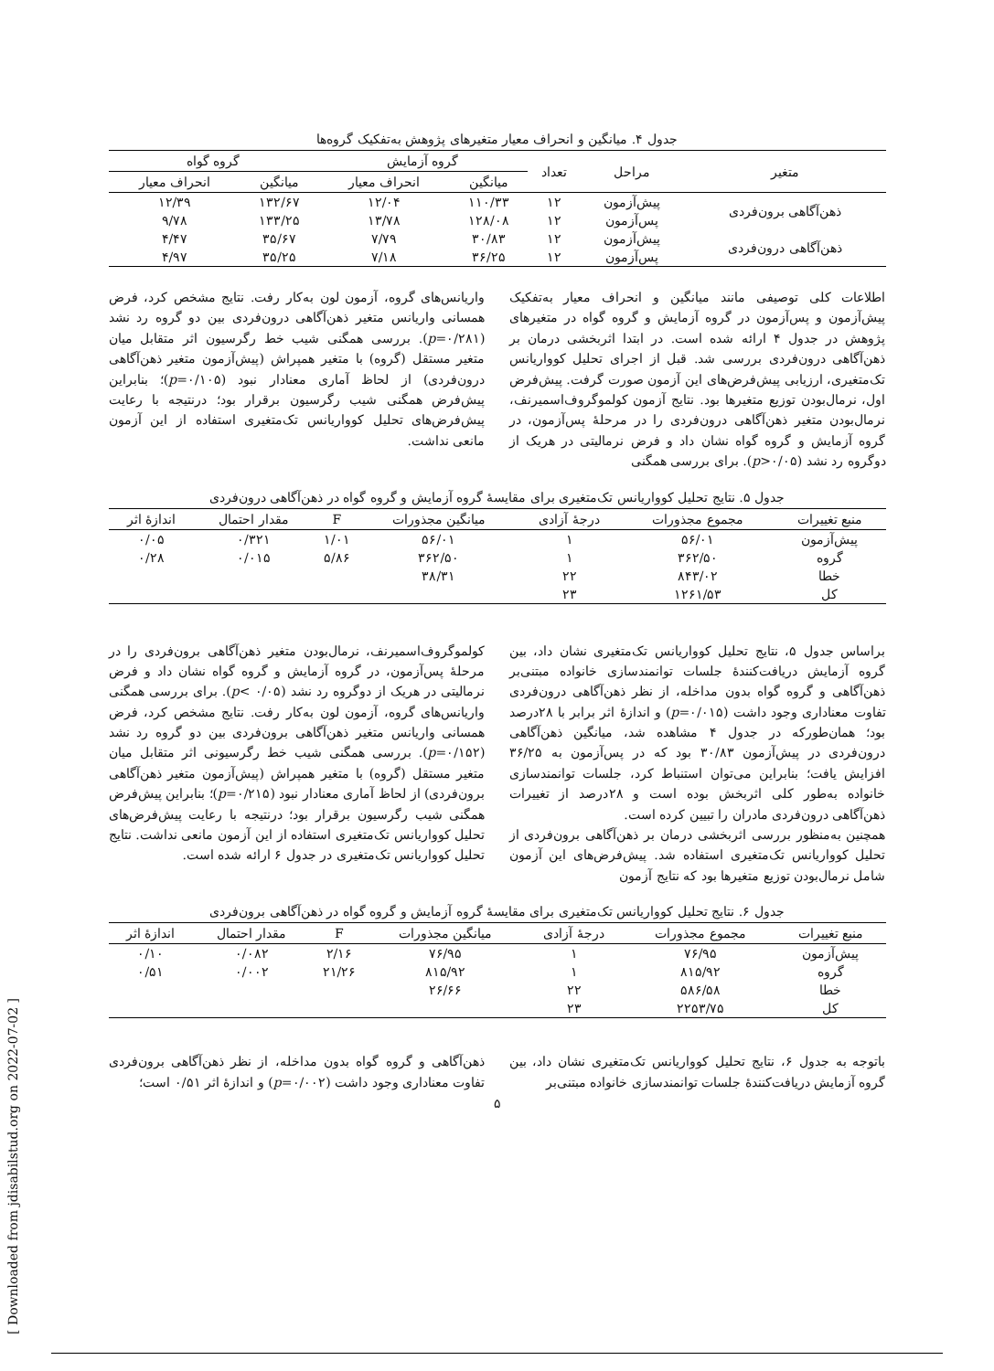[ Downloaded from jdisabilstud.org on 2022-07-02 ]
جدول ۴. میانگین و انحراف معیار متغیرهای پژوهش به‌تفکیک گروه‌ها
| متغیر | مراحل | تعداد | گروه آزمایش | | گروه گواه | |
| --- | --- | --- | --- | --- | --- | --- |
| | | | میانگین | انحراف معیار | میانگین | انحراف معیار |
| ذهن‌آگاهی برون‌فردی | پیش‌آزمون | ۱۲ | ۱۱۰/۳۳ | ۱۲/۰۴ | ۱۳۲/۶۷ | ۱۲/۳۹ |
| | پس‌آزمون | ۱۲ | ۱۲۸/۰۸ | ۱۳/۷۸ | ۱۳۳/۲۵ | ۹/۷۸ |
| ذهن‌آگاهی درون‌فردی | پیش‌آزمون | ۱۲ | ۳۰/۸۳ | ۷/۷۹ | ۳۵/۶۷ | ۴/۴۷ |
| | پس‌آزمون | ۱۲ | ۳۶/۲۵ | ۷/۱۸ | ۳۵/۲۵ | ۴/۹۷ |
اطلاعات کلی توصیفی مانند میانگین و انحراف معیار به‌تفکیک پیش‌آزمون و پس‌آزمون در گروه آزمایش و گروه گواه در متغیرهای پژوهش در جدول ۴ ارائه شده است. در ابتدا اثربخشی درمان بر ذهن‌آگاهی درون‌فردی بررسی شد. قبل از اجرای تحلیل کوواریانس تک‌متغیری، ارزیابی پیش‌فرض‌های این آزمون صورت گرفت. پیش‌فرض اول، نرمال‌بودن توزیع متغیرها بود. نتایج آزمون کولموگروف‌اسمیرنف، نرمال‌بودن متغیر ذهن‌آگاهی درون‌فردی را در مرحلهٔ پس‌آزمون، در گروه آزمایش و گروه گواه نشان داد و فرض نرمالیتی در هریک از دوگروه رد نشد (p>۰/۰۵). برای بررسی همگنی
واریانس‌های گروه، آزمون لون به‌کار رفت. نتایج مشخص کرد، فرض همسانی واریانس متغیر ذهن‌آگاهی درون‌فردی بین دو گروه رد نشد (p=۰/۲۸۱). بررسی همگنی شیب خط رگرسیون اثر متقابل میان متغیر مستقل (گروه) با متغیر همپراش (پیش‌آزمون متغیر ذهن‌آگاهی درون‌فردی) از لحاظ آماری معنادار نبود (p=۰/۱۰۵)؛ بنابراین پیش‌فرض همگنی شیب رگرسیون برقرار بود؛ درنتیجه با رعایت پیش‌فرض‌های تحلیل کوواریانس تک‌متغیری استفاده از این آزمون مانعی نداشت.
جدول ۵. نتایج تحلیل کوواریانس تک‌متغیری برای مقایسهٔ گروه آزمایش و گروه گواه در ذهن‌آگاهی درون‌فردی
| منبع تغییرات | مجموع مجذورات | درجهٔ آزادی | میانگین مجذورات | F | مقدار احتمال | اندازهٔ اثر |
| --- | --- | --- | --- | --- | --- | --- |
| پیش‌آزمون | ۵۶/۰۱ | ۱ | ۵۶/۰۱ | ۱/۰۱ | ۰/۳۲۱ | ۰/۰۵ |
| گروه | ۳۶۲/۵۰ | ۱ | ۳۶۲/۵۰ | ۵/۸۶ | ۰/۰۱۵ | ۰/۲۸ |
| خطا | ۸۴۳/۰۲ | ۲۲ | ۳۸/۳۱ | | | |
| کل | ۱۲۶۱/۵۳ | ۲۳ | | | | |
براساس جدول ۵، نتایج تحلیل کوواریانس تک‌متغیری نشان داد، بین گروه آزمایش دریافت‌کنندهٔ جلسات توانمندسازی خانواده مبتنی‌بر ذهن‌آگاهی و گروه گواه بدون مداخله، از نظر ذهن‌آگاهی درون‌فردی تفاوت معناداری وجود داشت (p=۰/۰۱۵) و اندازهٔ اثر برابر با ۲۸درصد بود؛ همان‌طورکه در جدول ۴ مشاهده شد، میانگین ذهن‌آگاهی درون‌فردی در پیش‌آزمون ۳۰/۸۳ بود که در پس‌آزمون به ۳۶/۲۵ افزایش یافت؛ بنابراین می‌توان استنباط کرد، جلسات توانمندسازی خانواده به‌طور کلی اثربخش بوده است و ۲۸درصد از تغییرات ذهن‌آگاهی درون‌فردی مادران را تبیین کرده است.
همچنین به‌منظور بررسی اثربخشی درمان بر ذهن‌آگاهی برون‌فردی از تحلیل کوواریانس تک‌متغیری استفاده شد. پیش‌فرض‌های این آزمون شامل نرمال‌بودن توزیع متغیرها بود که نتایج آزمون
کولموگروف‌اسمیرنف، نرمال‌بودن متغیر ذهن‌آگاهی برون‌فردی را در مرحلهٔ پس‌آزمون، در گروه آزمایش و گروه گواه نشان داد و فرض نرمالیتی در هریک از دوگروه رد نشد (p< ۰/۰۵). برای بررسی همگنی واریانس‌های گروه، آزمون لون به‌کار رفت. نتایج مشخص کرد، فرض همسانی واریانس متغیر ذهن‌آگاهی برون‌فردی بین دو گروه رد نشد (p=۰/۱۵۲). بررسی همگنی شیب خط رگرسیونی اثر متقابل میان متغیر مستقل (گروه) با متغیر همپراش (پیش‌آزمون متغیر ذهن‌آگاهی برون‌فردی) از لحاظ آماری معنادار نبود (p=۰/۲۱۵)؛ بنابراین پیش‌فرض همگنی شیب رگرسیون برقرار بود؛ درنتیجه با رعایت پیش‌فرض‌های تحلیل کوواریانس تک‌متغیری استفاده از این آزمون مانعی نداشت. نتایج تحلیل کوواریانس تک‌متغیری در جدول ۶ ارائه شده است.
جدول ۶. نتایج تحلیل کوواریانس تک‌متغیری برای مقایسهٔ گروه آزمایش و گروه گواه در ذهن‌آگاهی برون‌فردی
| منبع تغییرات | مجموع مجذورات | درجهٔ آزادی | میانگین مجذورات | F | مقدار احتمال | اندازهٔ اثر |
| --- | --- | --- | --- | --- | --- | --- |
| پیش‌آزمون | ۷۶/۹۵ | ۱ | ۷۶/۹۵ | ۲/۱۶ | ۰/۰۸۲ | ۰/۱۰ |
| گروه | ۸۱۵/۹۲ | ۱ | ۸۱۵/۹۲ | ۲۱/۲۶ | ۰/۰۰۲ | ۰/۵۱ |
| خطا | ۵۸۶/۵۸ | ۲۲ | ۲۶/۶۶ | | | |
| کل | ۲۲۵۳/۷۵ | ۲۳ | | | | |
باتوجه به جدول ۶، نتایج تحلیل کوواریانس تک‌متغیری نشان داد، بین گروه آزمایش دریافت‌کنندهٔ جلسات توانمندسازی خانواده مبتنی‌بر
ذهن‌آگاهی و گروه گواه بدون مداخله، از نظر ذهن‌آگاهی برون‌فردی تفاوت معناداری وجود داشت (p=۰/۰۰۲) و اندازهٔ اثر ۰/۵۱ است؛
۵